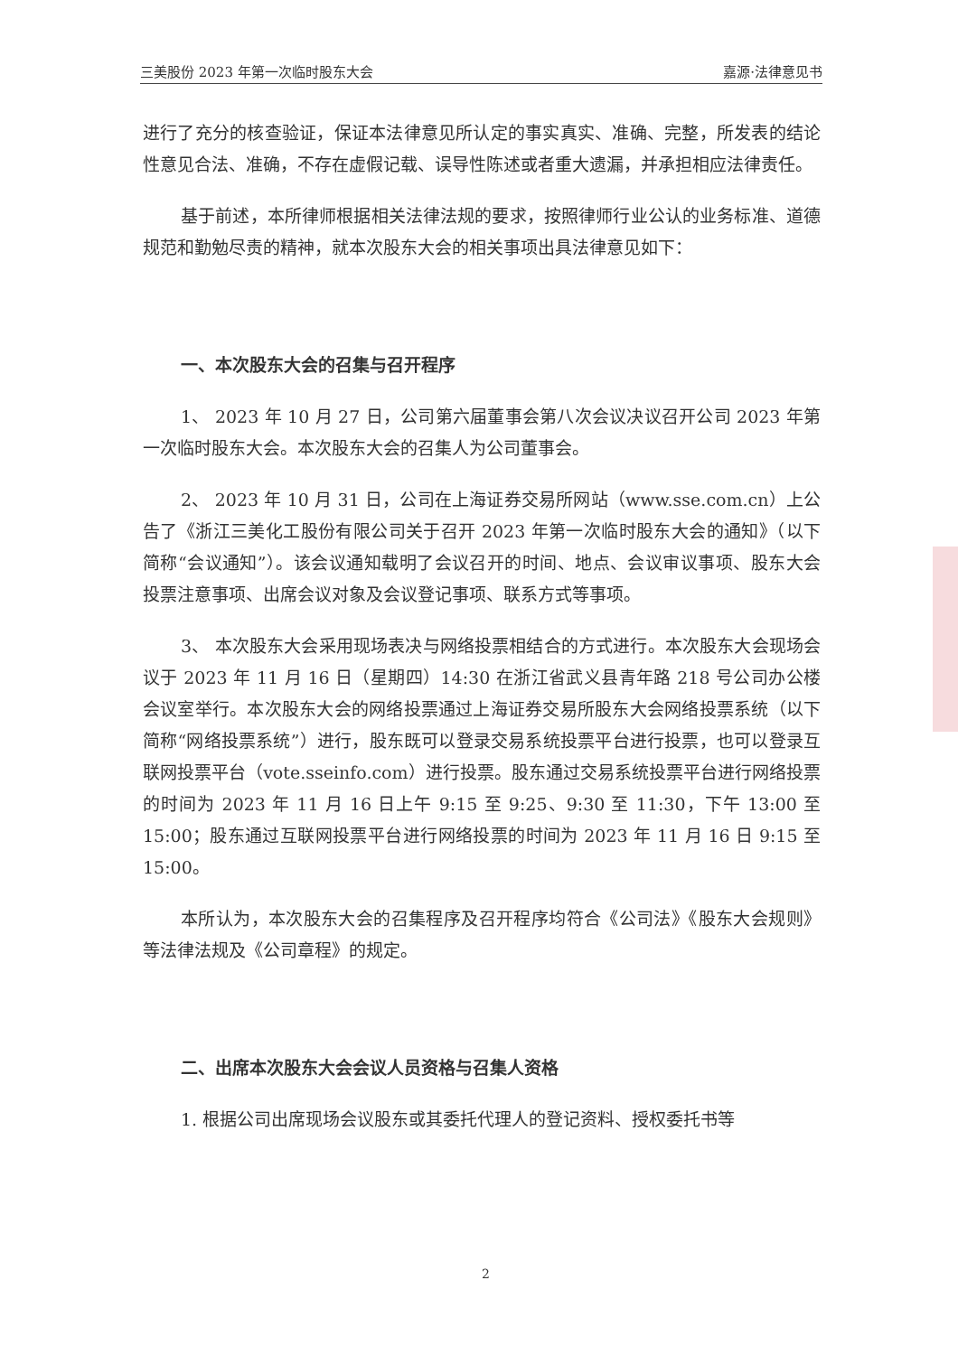三美股份 2023 年第一次临时股东大会 嘉源·法律意见书
进行了充分的核查验证，保证本法律意见所认定的事实真实、准确、完整，所发表的结论性意见合法、准确，不存在虚假记载、误导性陈述或者重大遗漏，并承担相应法律责任。
基于前述，本所律师根据相关法律法规的要求，按照律师行业公认的业务标准、道德规范和勤勉尽责的精神，就本次股东大会的相关事项出具法律意见如下：
一、本次股东大会的召集与召开程序
1、 2023 年 10 月 27 日，公司第六届董事会第八次会议决议召开公司 2023 年第一次临时股东大会。本次股东大会的召集人为公司董事会。
2、 2023 年 10 月 31 日，公司在上海证券交易所网站（www.sse.com.cn）上公告了《浙江三美化工股份有限公司关于召开 2023 年第一次临时股东大会的通知》（以下简称“会议通知”）。该会议通知载明了会议召开的时间、地点、会议审议事项、股东大会投票注意事项、出席会议对象及会议登记事项、联系方式等事项。
3、 本次股东大会采用现场表决与网络投票相结合的方式进行。本次股东大会现场会议于 2023 年 11 月 16 日（星期四）14:30 在浙江省武义县青年路 218 号公司办公楼会议室举行。本次股东大会的网络投票通过上海证券交易所股东大会网络投票系统（以下简称“网络投票系统”）进行，股东既可以登录交易系统投票平台进行投票，也可以登录互联网投票平台（vote.sseinfo.com）进行投票。股东通过交易系统投票平台进行网络投票的时间为 2023 年 11 月 16 日上午 9:15 至 9:25、9:30 至 11:30，下午 13:00 至 15:00；股东通过互联网投票平台进行网络投票的时间为 2023 年 11 月 16 日 9:15 至 15:00。
本所认为，本次股东大会的召集程序及召开程序均符合《公司法》《股东大会规则》等法律法规及《公司章程》的规定。
二、出席本次股东大会会议人员资格与召集人资格
1. 根据公司出席现场会议股东或其委托代理人的登记资料、授权委托书等
2